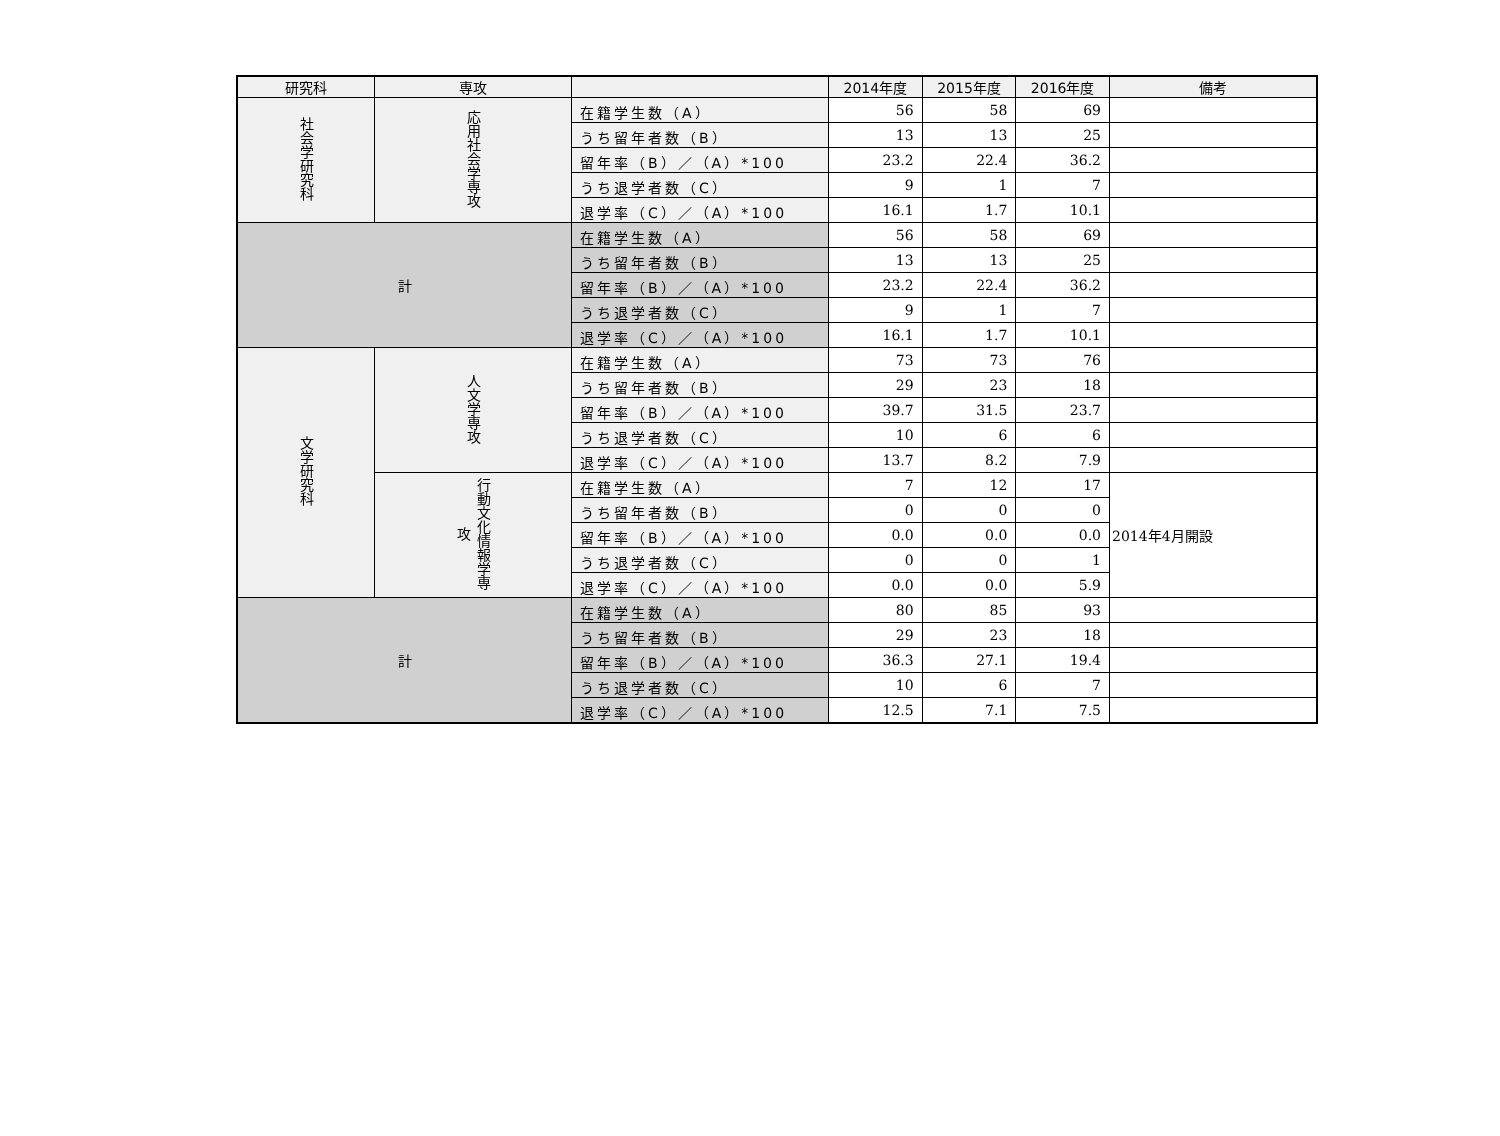| 研究科 | 専攻 | | 2014年度 | 2015年度 | 2016年度 | 備考 |
| --- | --- | --- | --- | --- | --- | --- |
| 社会学研究科 | 応用社会学専攻 | 在籍学生数（A） | 56 | 58 | 69 | |
| | | うち留年者数（B） | 13 | 13 | 25 | |
| | | 留年率（B）／（A）*100 | 23.2 | 22.4 | 36.2 | |
| | | うち退学者数（C） | 9 | 1 | 7 | |
| | | 退学率（C）／（A）*100 | 16.1 | 1.7 | 10.1 | |
| 計 | | 在籍学生数（A） | 56 | 58 | 69 | |
| | | うち留年者数（B） | 13 | 13 | 25 | |
| | | 留年率（B）／（A）*100 | 23.2 | 22.4 | 36.2 | |
| | | うち退学者数（C） | 9 | 1 | 7 | |
| | | 退学率（C）／（A）*100 | 16.1 | 1.7 | 10.1 | |
| 文学研究科 | 人文学専攻 | 在籍学生数（A） | 73 | 73 | 76 | |
| | | うち留年者数（B） | 29 | 23 | 18 | |
| | | 留年率（B）／（A）*100 | 39.7 | 31.5 | 23.7 | |
| | | うち退学者数（C） | 10 | 6 | 6 | |
| | | 退学率（C）／（A）*100 | 13.7 | 8.2 | 7.9 | |
| | 行動文化情報学専攻 | 在籍学生数（A） | 7 | 12 | 17 | 2014年4月開設 |
| | | うち留年者数（B） | 0 | 0 | 0 | |
| | | 留年率（B）／（A）*100 | 0.0 | 0.0 | 0.0 | |
| | | うち退学者数（C） | 0 | 0 | 1 | |
| | | 退学率（C）／（A）*100 | 0.0 | 0.0 | 5.9 | |
| 計 | | 在籍学生数（A） | 80 | 85 | 93 | |
| | | うち留年者数（B） | 29 | 23 | 18 | |
| | | 留年率（B）／（A）*100 | 36.3 | 27.1 | 19.4 | |
| | | うち退学者数（C） | 10 | 6 | 7 | |
| | | 退学率（C）／（A）*100 | 12.5 | 7.1 | 7.5 | |